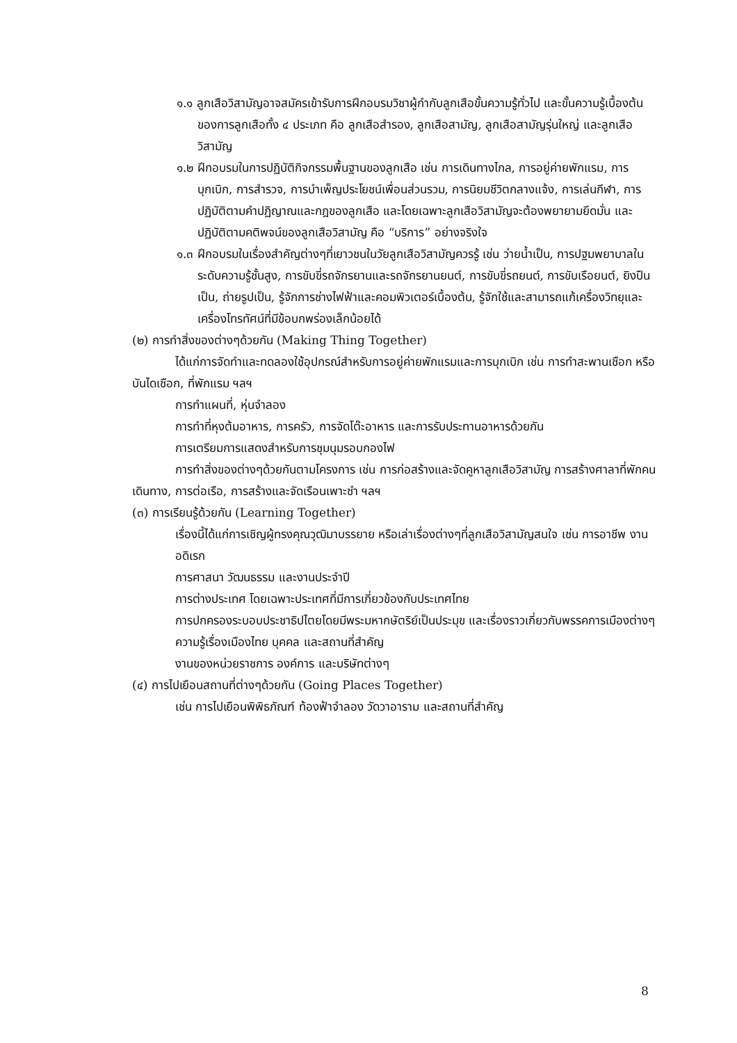๑.๑ ลูกเสือวิสามัญอาจสมัครเข้ารับการฝึกอบรมวิชาผู้กำกับลูกเสือขั้นความรู้ทั่วไป และขั้นความรู้เบื้องต้นของการลูกเสือทั้ง ๔ ประเภท คือ ลูกเสือสำรอง, ลูกเสือสามัญ, ลูกเสือสามัญรุ่นใหญ่ และลูกเสือวิสามัญ
๑.๒ ฝึกอบรมในการปฏิบัติกิจกรรมพื้นฐานของลูกเสือ เช่น การเดินทางไกล, การอยู่ค่ายพักแรม, การบุกเบิก, การสำรวจ, การบำเพ็ญประโยชน์เพื่อนส่วนรวม, การนิยมชีวิตกลางแจ้ง, การเล่นกีฬา, การปฏิบัติตามคำปฏิญาณและกฎของลูกเสือ และโดยเฉพาะลูกเสือวิสามัญจะต้องพยายามยึดมั่น และปฏิบัติตามคติพจน์ของลูกเสือวิสามัญ คือ “บริการ” อย่างจริงใจ
๑.๓ ฝึกอบรมในเรื่องสำคัญต่างๆที่เยาวชนในวัยลูกเสือวิสามัญควรรู้ เช่น ว่ายน้ำเป็น, การปฐมพยาบาลในระดับความรู้ชั้นสูง, การขับขี่รถจักรยานและรถจักรยานยนต์, การขับขี่รถยนต์, การขับเรือยนต์, ยิงปืนเป็น, ถ่ายรูปเป็น, รู้จักการช่างไฟฟ้าและคอมพิวเตอร์เบื้องต้น, รู้จักใช้และสามารถแก้เครื่องวิทยุและเครื่องโทรทัศน์ที่มีข้อบกพร่องเล็กน้อยได้
(๒) การทำสิ่งของต่างๆด้วยกัน (Making Thing Together)
ได้แก่การจัดทำและทดลองใช้อุปกรณ์สำหรับการอยู่ค่ายพักแรมและการบุกเบิก เช่น การทำสะพานเชือก หรือบันไดเชือก, ที่พักแรม ฯลฯ
การทำแผนที่, หุ่นจำลอง
การทำที่หุงต้มอาหาร, การครัว, การจัดโต๊ะอาหาร และการรับประทานอาหารด้วยกัน
การเตรียมการแสดงสำหรับการชุมนุมรอบกองไฟ
การทำสิ่งของต่างๆด้วยกันตามโครงการ เช่น การก่อสร้างและจัดคูหาลูกเสือวิสามัญ การสร้างศาลาที่พักคนเดินทาง, การต่อเรือ, การสร้างและจัดเรือนเพาะชำ ฯลฯ
(๓) การเรียนรู้ด้วยกัน (Learning Together)
เรื่องนี้ได้แก่การเชิญผู้ทรงคุณวุฒิมาบรรยาย หรือเล่าเรื่องต่างๆที่ลูกเสือวิสามัญสนใจ เช่น การอาชีพ งานอดิเรก
การศาสนา วัฒนธรรม และงานประจำปี
การต่างประเทศ โดยเฉพาะประเทศที่มีการเกี่ยวข้องกับประเทศไทย
การปกครองระบอบประชาธิปไตยโดยมีพระมหากษัตริย์เป็นประมุข และเรื่องราวเกี่ยวกับพรรคการเมืองต่างๆ
ความรู้เรื่องเมืองไทย บุคคล และสถานที่สำคัญ
งานของหน่วยราชการ องค์การ และบริษัทต่างๆ
(๔) การไปเยือนสถานที่ต่างๆด้วยกัน (Going Places Together)
เช่น การไปเยือนพิพิธภัณฑ์ ท้องฟ้าจำลอง วัดวาอาราม และสถานที่สำคัญ
8